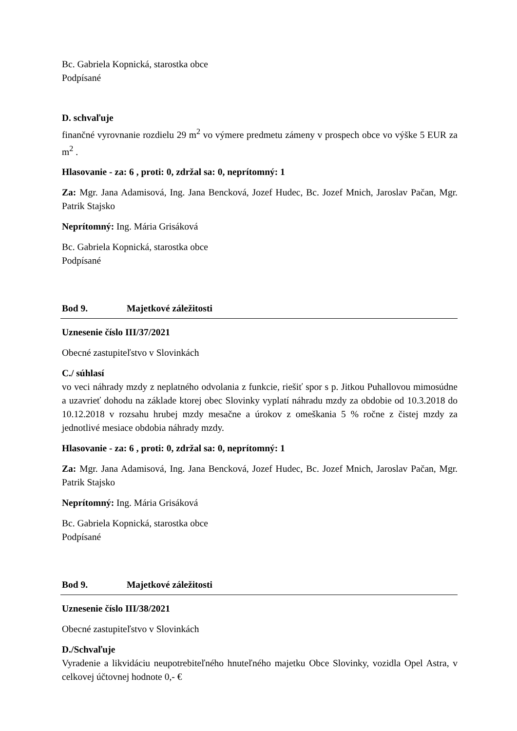Bc. Gabriela Kopnická, starostka obce
Podpísané
D. schvaľuje
finančné vyrovnanie rozdielu 29 m<sup>2</sup> vo výmere predmetu zámeny v prospech obce vo výške 5 EUR za m<sup>2</sup> .
Hlasovanie - za: 6 , proti: 0, zdržal sa: 0, neprítomný: 1
Za: Mgr. Jana Adamisová, Ing. Jana Bencková, Jozef Hudec, Bc. Jozef Mnich, Jaroslav Pačan, Mgr. Patrik Stajsko
Neprítomný: Ing. Mária Grisáková
Bc. Gabriela Kopnická, starostka obce
Podpísané
Bod 9. Majetkové záležitosti
Uznesenie číslo III/37/2021
Obecné zastupiteľstvo v Slovinkách
C./ súhlasí
vo veci náhrady mzdy z neplatného odvolania z funkcie, riešiť spor s p. Jitkou Puhallovou mimosúdne a uzavrieť dohodu na základe ktorej obec Slovinky vyplatí náhradu mzdy za obdobie od 10.3.2018 do 10.12.2018 v rozsahu hrubej mzdy mesačne a úrokov z omeškania 5 % ročne z čistej mzdy za jednotlivé mesiace obdobia náhrady mzdy.
Hlasovanie - za: 6 , proti: 0, zdržal sa: 0, neprítomný: 1
Za: Mgr. Jana Adamisová, Ing. Jana Bencková, Jozef Hudec, Bc. Jozef Mnich, Jaroslav Pačan, Mgr. Patrik Stajsko
Neprítomný: Ing. Mária Grisáková
Bc. Gabriela Kopnická, starostka obce
Podpísané
Bod 9. Majetkové záležitosti
Uznesenie číslo III/38/2021
Obecné zastupiteľstvo v Slovinkách
D./Schvaľuje
Vyradenie a likvidáciu neupotrebiteľného hnuteľného majetku Obce Slovinky, vozidla Opel Astra, v celkovej účtovnej hodnote 0,- €